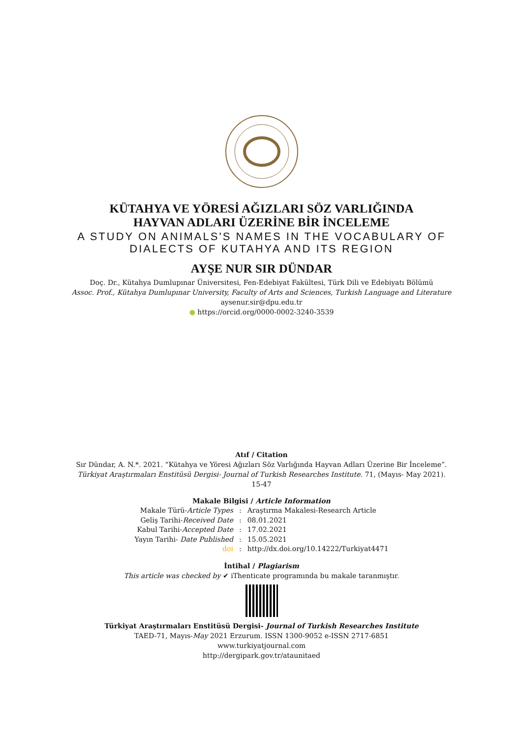KÜTAHYA VE YÖRESİ AĞIZLARI SÖZ VARLIĞINDA
HAYVAN ADLARI ÜZERİNE BİR İNCELEME
A STUDY ON ANIMALS'S NAMES IN THE VOCABULARY OF
DIALECTS OF KUTAHYA AND ITS REGION
AYŞE NUR SIR DÜNDAR
Doç. Dr., Kütahya Dumlupınar Üniversitesi, Fen-Edebiyat Fakültesi, Türk Dili ve Edebiyatı Bölümü
Assoc. Prof., Kütahya Dumlupınar University, Faculty of Arts and Sciences, Turkish Language and Literature
aysenur.sir@dpu.edu.tr
● https://orcid.org/0000-0002-3240-3539
Atıf / Citation
Sır Dündar, A. N.*. 2021. “Kütahya ve Yöresi Ağızları Söz Varlığında Hayvan Adları Üzerine Bir İnceleme”.
Türkiyat Araştırmaları Enstitüsü Dergisi- Journal of Turkish Researches Institute. 71, (Mayıs- May 2021).
15-47
Makale Bilgisi / Article Information
| Makale Türü- Article Types | : | Araştırma Makalesi-Research Article |
| Geliş Tarihi- Received Date | : | 08.01.2021 |
| Kabul Tarihi- Accepted Date | : | 17.02.2021 |
| Yayın Tarihi- Date Published | : | 15.05.2021 |
| doi | : | http://dx.doi.org/10.14222/Turkiyat4471 |
İntihal / Plagiarism
This article was checked by ✔ iThenticate programında bu makale taranmıştır.
Türkiyat Araştırmaları Enstitüsü Dergisi- Journal of Turkish Researches Institute
TAED-71, Mayıs-May 2021 Erzurum. ISSN 1300-9052 e-ISSN 2717-6851
www.turkiyatjournal.com
http://dergipark.gov.tr/ataunitaed